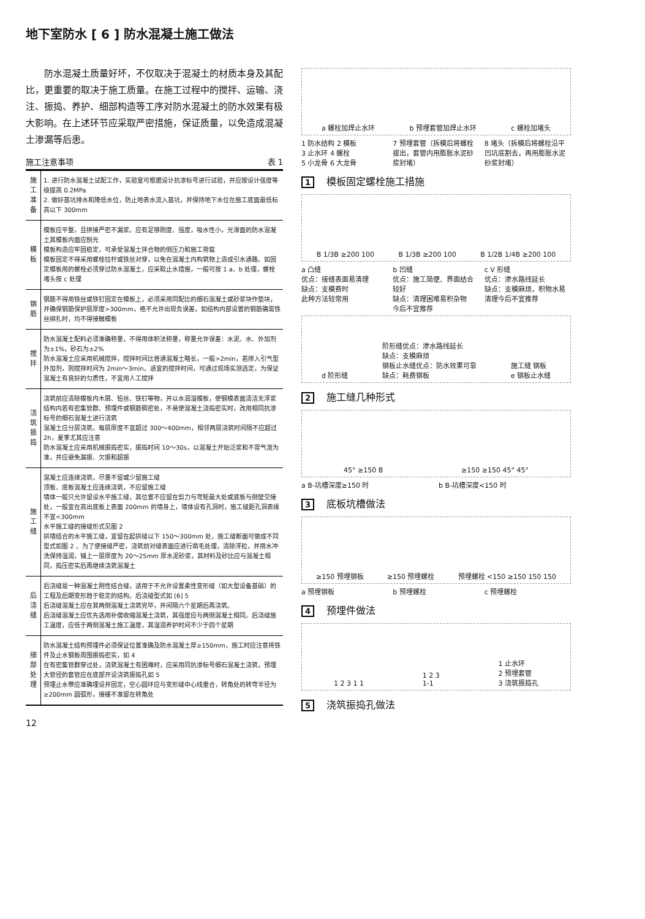地下室防水 [ 6 ] 防水混凝土施工做法
防水混凝土质量好坏，不仅取决于混凝土的材质本身及其配比，更重要的取决于施工质量。在施工过程中的搅拌、运输、浇注、振捣、养护、细部构造等工序对防水混凝土的防水效果有极大影响。在上述环节应采取严密措施，保证质量，以免造成混凝土渗漏等后患。
施工注意事项 表 1
| 施工准备 | 1. 进行防水混凝土试配工作，实验室可根据设计抗渗标号进行试验，并应按设计强度等级提高 0.2MPa 2. 做好基坑排水和降低水位，防止地表水流入基坑，并保持地下水位在施工底面最低标高以下 300mm |
| 模板 | 模板应平整，且拼接严密不漏浆。应有足够刚度、强度，吸水性小，光滑面的防水混凝土其模板内面应刨光 模板构造应牢固稳定，可承受混凝土拌合物的侧压力和施工荷载 模板固定不得采用螺栓拉杆或铁丝对穿，以免在混凝土内构筑物上造成引水通路。如固定模板用的螺栓必须穿过防水混凝土，应采取止水措施，一般可按 1 a、b 处理，螺栓堵头按 c 处理 |
| 钢筋 | 钢筋不得用铁丝或铁钉固定在模板上，必须采用同配比的细石混凝土或砂浆块作垫块，并确保钢筋保护层厚度>300mm，绝不允许出现负误差，如结构内部设置的钢筋确需铁丝绑扎时，均不得接触模板 |
| 搅拌 | 防水混凝土配料必须准确称量，不得用体积法称量，称量允许误差：水泥、水、外加剂为±1%，砂石为±2% 防水混凝土应采用机械搅拌，搅拌时间比普通混凝土略长，一般>2min，若掺入引气型外加剂，则搅拌时间为 2min～3min。适宜的搅拌时间，可通过现场实测选定，为保证混凝土有良好的匀质性，不宜用人工搅拌 |
| 浇筑振捣 | 浇筑前应清除模板内木屑、铅丝、铁钉等物，并以水润湿模板，使钢模表面清洁无浮浆 结构内若有密集管群、预埋件或钢筋稠密处，不易使混凝土浇捣密实时，改用相同抗渗标号的细石混凝土进行浇筑 混凝土应分层浇筑，每层厚度不宜超过 300～400mm，相邻两层浇筑时间隔不应超过 2h，夏季尤其应注意 防水混凝土应采用机械振捣密实，振捣时间 10～30s，以混凝土开始泛浆和不冒气泡为准，并应避免漏振、欠振和超振 |
| 施工缝 | 混凝土应连续浇筑，尽量不留或少留施工缝 顶板、底板混凝土应连续浇筑，不应留施工缝 墙体一般只允许留设水平施工缝，其位置不应留在剪力与弯矩最大处或底板与侧壁交接处，一般宜在高出底板上表面 200mm 的墙身上，墙体设有孔洞时，施工缝距孔洞表缘不宜<300mm 水平施工缝的接缝形式见图 2 拱墙结合的水平施工缝，宜留在起拱缝以下 150～300mm 处，施工缝断面可做成不同型式如图 2 。为了使接缝严密，浇筑前对缝表面应进行凿毛处理，清除浮粒，并用水冲洗保持湿润，铺上一层厚度为 20～25mm 厚水泥砂浆，其材料及砂比应与混凝土相同，捣压密实后再继续浇筑混凝土 |
| 后浇缝 | 后浇缝是一种混凝土刚性结合缝，适用于不允许设置柔性变形缝（如大型设备基础）的工程及后期变形趋于稳定的结构。后浇缝型式如 [6] 5 后浇缝混凝土应在其两侧混凝土浇筑完毕，并间隔六个星期后再浇筑。 后浇缝混凝土应优先选用补偿收缩混凝土浇筑，其强度应与两侧混凝土相同。后浇缝施工温度，应低于两侧混凝土施工温度，其湿润养护时间不少于四个星期 |
| 细部处理 | 防水混凝土结构预埋件必须保证位置准确及防水混凝土厚≥150mm，施工时应注意将铁件及止水钢板周围振捣密实，如 4 在有密集管群穿过处，浇筑混凝土有困难时，应采用同抗渗标号细石混凝土浇筑，预埋大管径的套管应在底部开设浇筑振捣孔如 5 预埋止水带应准确埋设并固定，空心圆环应与变形缝中心线重合，转角处的转弯半径为≥200mm 圆弧形，接槎不准留在转角处 |
12
a 螺栓加焊止水环 b 预埋套管加焊止水环 c 螺栓加堵头
1 防水结构 2 模板
3 止水环 4 螺栓
5 小龙骨 6 大龙骨
7 预埋套管（拆模后将螺栓拔出，套管内用膨胀水泥砂浆封堵）
8 堵头（拆模后将螺栓沿平凹坑底割去，再用膨胀水泥砂浆封堵）
1 模板固定螺栓施工措施
B 1/3B ≥200 100 B 1/3B ≥200 100 B 1/2B 1/4B ≥200 100
a 凸缝
优点：接缝表面易清理
缺点：支模费时
此种方法较常用
b 凹缝
优点：施工简便、界面结合较好
缺点：清理困难易积杂物
今后不宜推荐
c V 形缝
优点：渗水路线延长
缺点：支模麻烦，积物水易清理今后不宜推荐
d 阶形缝 阶形缝优点：渗水路线延长
缺点：支模麻烦
钢板止水缝优点：防水效果可靠
缺点：耗费钢板 施工缝 钢板
e 钢板止水缝
2 施工缝几种形式
45° ≥150 B ≥150 ≥150 45° 45°
a B-坑槽深度≥150 时 b B-坑槽深度<150 时
3 底板坑槽做法
≥150 预埋钢板 ≥150 预埋螺栓 预埋螺栓 <150 ≥150 150 150
a 预埋钢板 b 预埋螺栓 c 预埋螺栓
4 预埋件做法
1 2 3 1 1 1 2 3
1-1 1 止水环
2 预埋套管
3 浇筑振捣孔
5 浇筑振捣孔做法